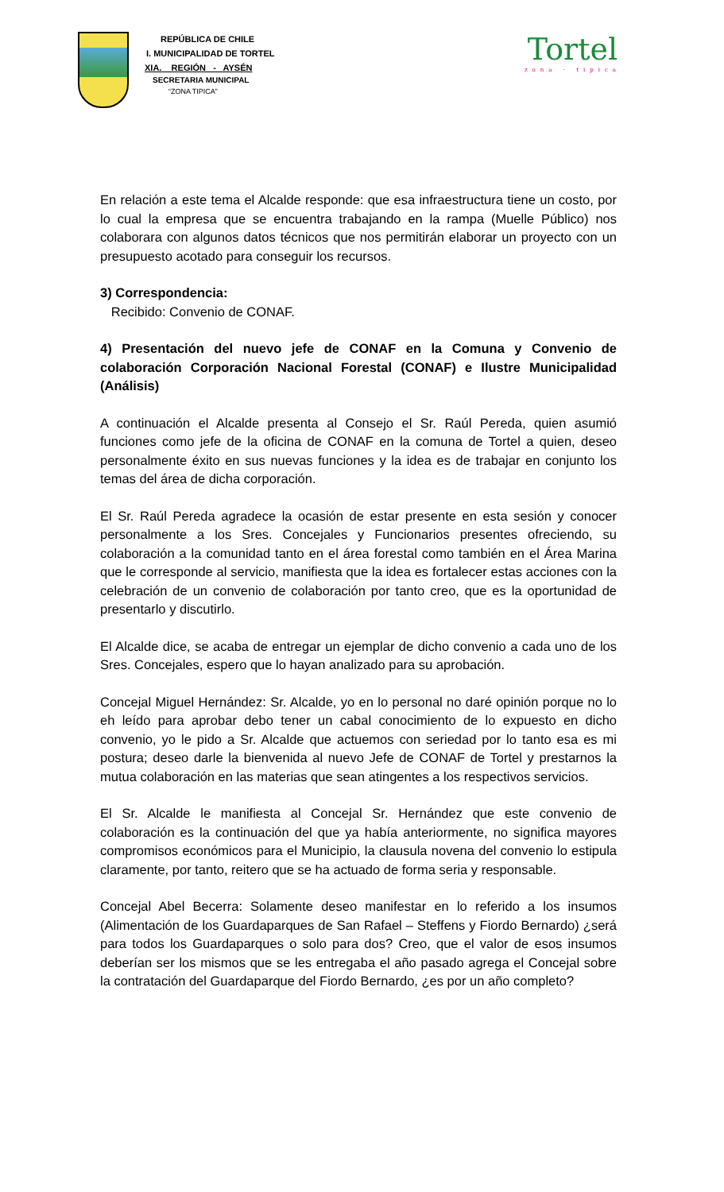REPÚBLICA DE CHILE
I. MUNICIPALIDAD DE TORTEL
XIA. REGIÓN - AYSÉN
SECRETARIA MUNICIPAL
“ZONA TIPICA”
Tortel
zona · tipica
En relación a este tema el Alcalde responde: que esa infraestructura tiene un costo, por lo cual la empresa que se encuentra trabajando en la rampa (Muelle Público) nos colaborara con algunos datos técnicos que nos permitirán elaborar un proyecto con un presupuesto acotado para conseguir los recursos.
3) Correspondencia:
Recibido: Convenio de CONAF.
4) Presentación del nuevo jefe de CONAF en la Comuna y Convenio de colaboración Corporación Nacional Forestal (CONAF) e Ilustre Municipalidad (Análisis)
A continuación el Alcalde presenta al Consejo el Sr. Raúl Pereda, quien asumió funciones como jefe de la oficina de CONAF en la comuna de Tortel a quien, deseo personalmente éxito en sus nuevas funciones y la idea es de trabajar en conjunto los temas del área de dicha corporación.
El Sr. Raúl Pereda agradece la ocasión de estar presente en esta sesión y conocer personalmente a los Sres. Concejales y Funcionarios presentes ofreciendo, su colaboración a la comunidad tanto en el área forestal como también en el Área Marina que le corresponde al servicio, manifiesta que la idea es fortalecer estas acciones con la celebración de un convenio de colaboración por tanto creo, que es la oportunidad de presentarlo y discutirlo.
El Alcalde dice, se acaba de entregar un ejemplar de dicho convenio a cada uno de los Sres. Concejales, espero que lo hayan analizado para su aprobación.
Concejal Miguel Hernández: Sr. Alcalde, yo en lo personal no daré opinión porque no lo eh leído para aprobar debo tener un cabal conocimiento de lo expuesto en dicho convenio, yo le pido a Sr. Alcalde que actuemos con seriedad por lo tanto esa es mi postura; deseo darle la bienvenida al nuevo Jefe de CONAF de Tortel y prestarnos la mutua colaboración en las materias que sean atingentes a los respectivos servicios.
El Sr. Alcalde le manifiesta al Concejal Sr. Hernández que este convenio de colaboración es la continuación del que ya había anteriormente, no significa mayores compromisos económicos para el Municipio, la clausula novena del convenio lo estipula claramente, por tanto, reitero que se ha actuado de forma seria y responsable.
Concejal Abel Becerra: Solamente deseo manifestar en lo referido a los insumos (Alimentación de los Guardaparques de San Rafael – Steffens y Fiordo Bernardo) ¿será para todos los Guardaparques o solo para dos? Creo, que el valor de esos insumos deberían ser los mismos que se les entregaba el año pasado agrega el Concejal sobre la contratación del Guardaparque del Fiordo Bernardo, ¿es por un año completo?